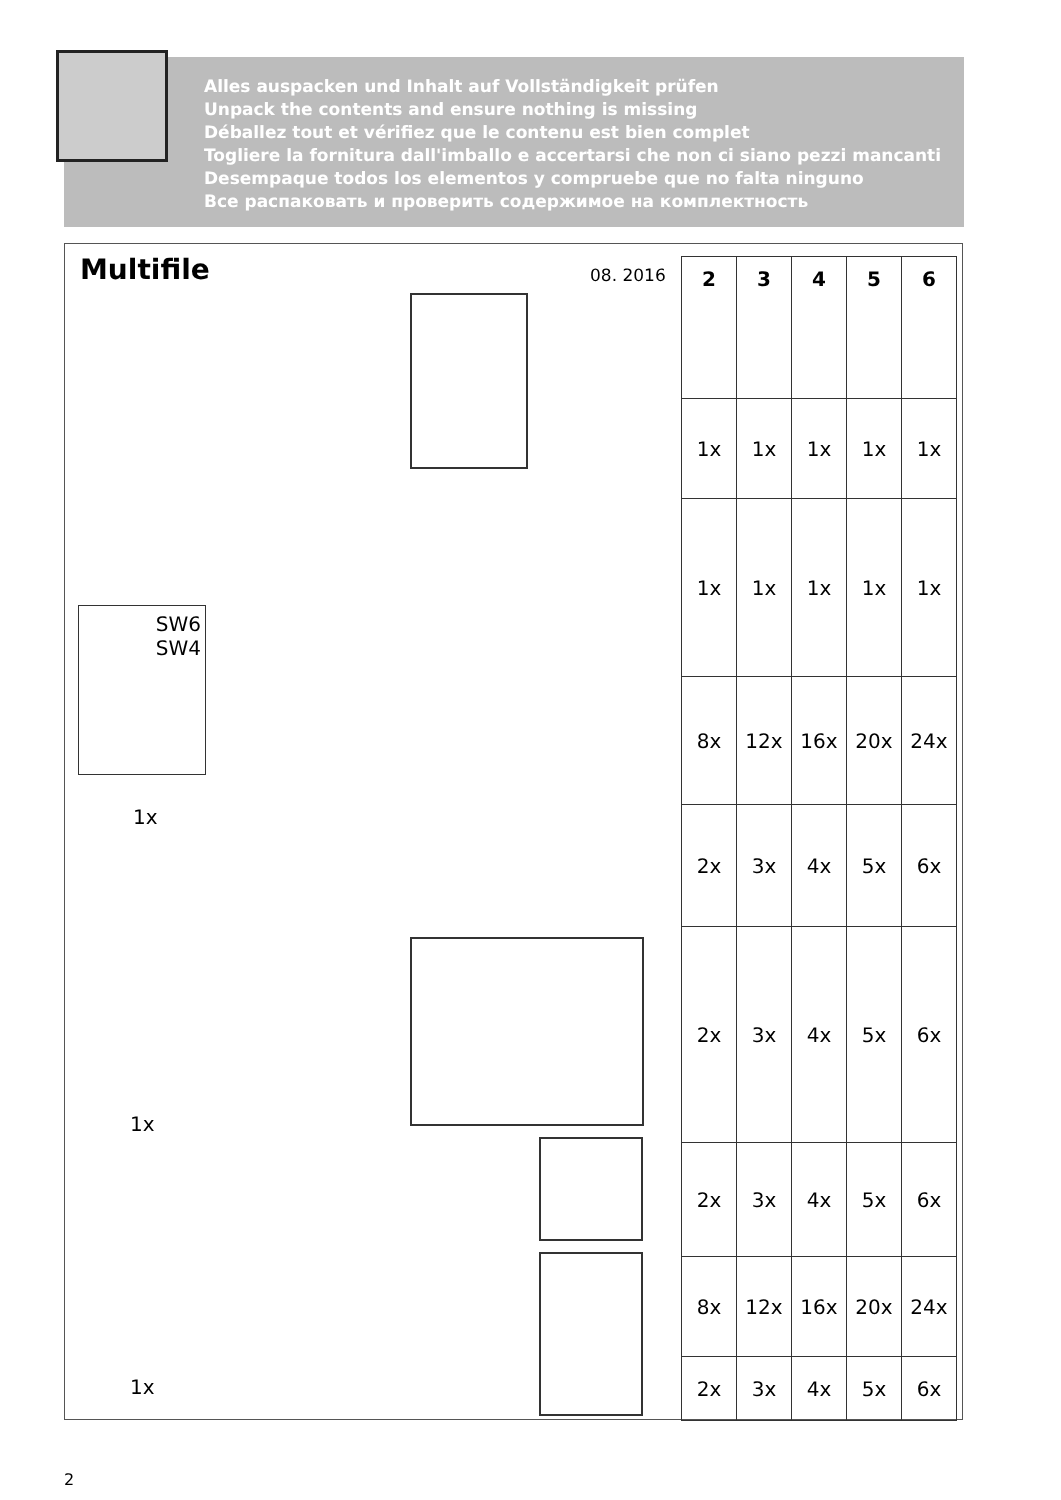Alles auspacken und Inhalt auf Vollständigkeit prüfen
Unpack the contents and ensure nothing is missing
Déballez tout et vérifiez que le contenu est bien complet
Togliere la fornitura dall'imballo e accertarsi che non ci siano pezzi mancanti
Desempaque todos los elementos y compruebe que no falta ninguno
Все распаковать и проверить содержимое на комплектность
Multifile 08. 2016
| 2 | 3 | 4 | 5 | 6 |
| --- | --- | --- | --- | --- |
| 1x | 1x | 1x | 1x | 1x |
| 1x | 1x | 1x | 1x | 1x |
| 8x | 12x | 16x | 20x | 24x |
| 2x | 3x | 4x | 5x | 6x |
| 2x | 3x | 4x | 5x | 6x |
| 2x | 3x | 4x | 5x | 6x |
| 8x | 12x | 16x | 20x | 24x |
| 2x | 3x | 4x | 5x | 6x |
SW6
SW4
1x
1x
1x
2